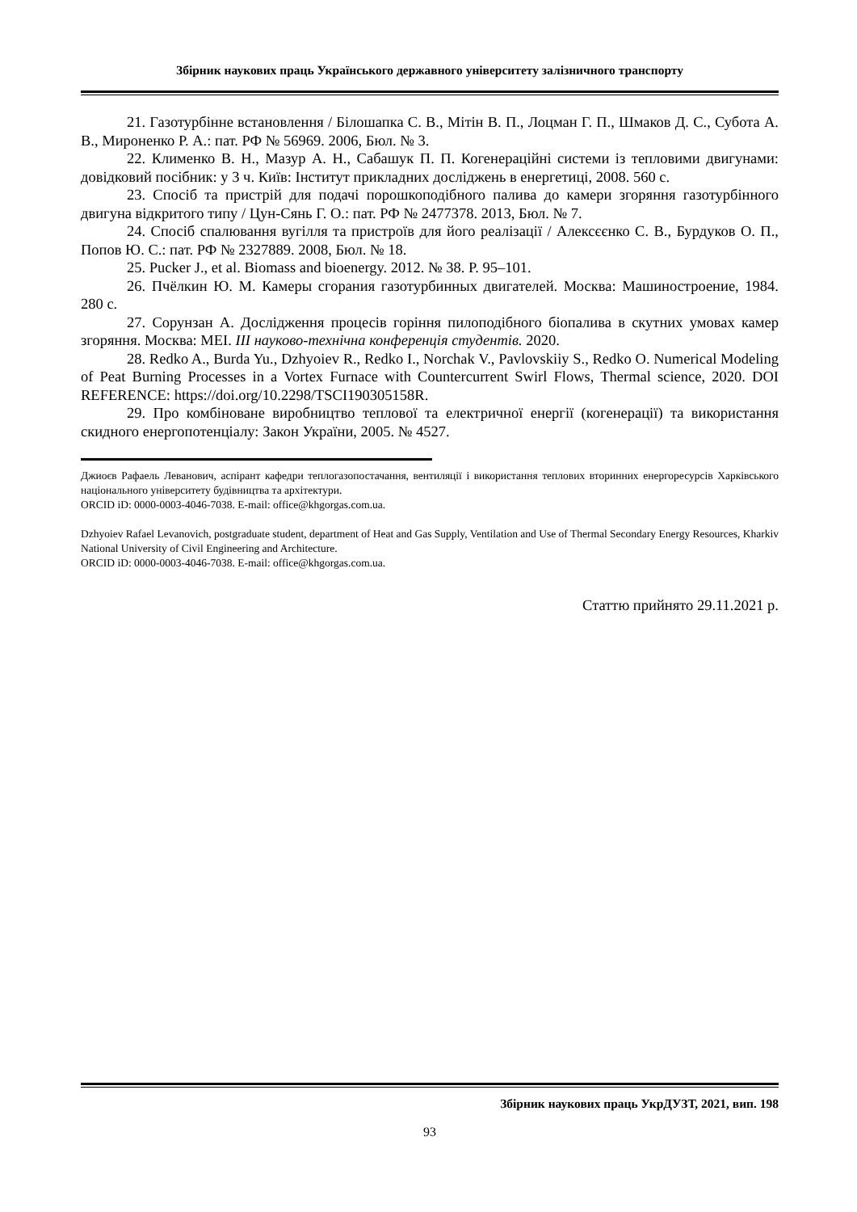Збірник наукових праць Українського державного університету залізничного транспорту
21. Газотурбінне встановлення / Білошапка С. В., Мітін В. П., Лоцман Г. П., Шмаков Д. С., Субота А. В., Мироненко Р. А.: пат. РФ № 56969. 2006, Бюл. № 3.
22. Клименко В. Н., Мазур А. Н., Сабашук П. П. Когенераційні системи із тепловими двигунами: довідковий посібник: у 3 ч. Київ: Інститут прикладних досліджень в енергетиці, 2008. 560 с.
23. Спосіб та пристрій для подачі порошкоподібного палива до камери згоряння газотурбінного двигуна відкритого типу / Цун-Сянь Г. О.: пат. РФ № 2477378. 2013, Бюл. № 7.
24. Спосіб спалювання вугілля та пристроїв для його реалізації / Алексєєнко С. В., Бурдуков О. П., Попов Ю. С.: пат. РФ № 2327889. 2008, Бюл. № 18.
25. Pucker J., et al. Biomass and bioenergy. 2012. № 38. P. 95–101.
26. Пчёлкин Ю. М. Камеры сгорания газотурбинных двигателей. Москва: Машиностроение, 1984. 280 с.
27. Сорунзан А. Дослідження процесів горіння пилоподібного біопалива в скутних умовах камер згоряння. Москва: МЕІ. ІІІ науково-технічна конференція студентів. 2020.
28. Redko A., Burda Yu., Dzhyoiev R., Redko I., Norchak V., Pavlovskiiy S., Redko O. Numerical Modeling of Peat Burning Processes in a Vortex Furnace with Countercurrent Swirl Flows, Thermal science, 2020. DOI REFERENCE: https://doi.org/10.2298/TSCI190305158R.
29. Про комбіноване виробництво теплової та електричної енергії (когенерації) та використання скидного енергопотенціалу: Закон України, 2005. № 4527.
Джиоєв Рафаель Леванович, аспірант кафедри теплогазопостачання, вентиляції і використання теплових вторинних енергоресурсів Харківського національного університету будівництва та архітектури.
ORCID iD: 0000-0003-4046-7038. E-mail: office@khgorgas.com.ua.
Dzhyoiev Rafael Levanovich, postgraduate student, department of Heat and Gas Supply, Ventilation and Use of Thermal Secondary Energy Resources, Kharkiv National University of Civil Engineering and Architecture.
ORCID iD: 0000-0003-4046-7038. E-mail: office@khgorgas.com.ua.
Статтю прийнято 29.11.2021 р.
Збірник наукових праць УкрДУЗТ, 2021, вип. 198
93